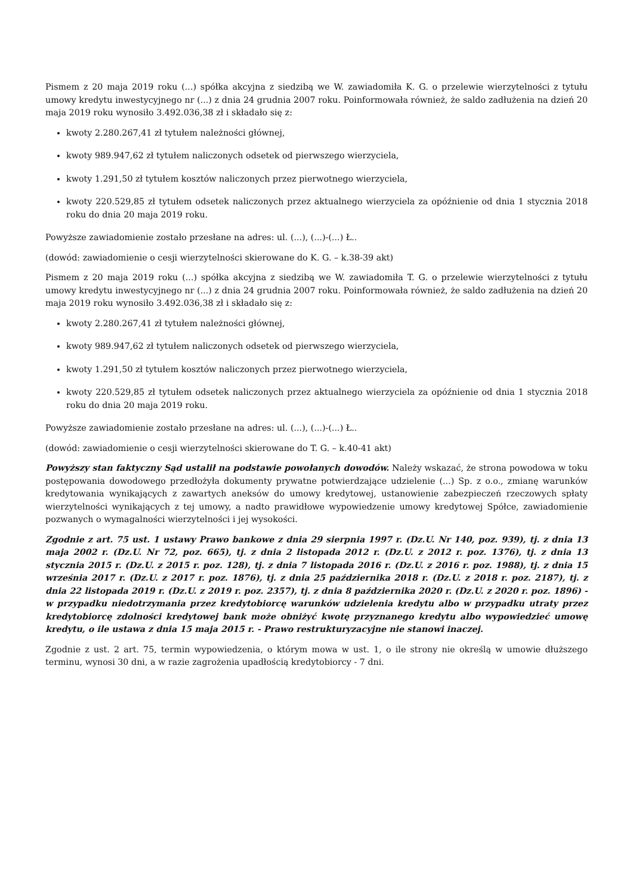Pismem z 20 maja 2019 roku (...) spółka akcyjna z siedzibą we W. zawiadomiła K. G. o przelewie wierzytelności z tytułu umowy kredytu inwestycyjnego nr (...) z dnia 24 grudnia 2007 roku. Poinformowała również, że saldo zadłużenia na dzień 20 maja 2019 roku wynosiło 3.492.036,38 zł i składało się z:
kwoty 2.280.267,41 zł tytułem należności głównej,
kwoty 989.947,62 zł tytułem naliczonych odsetek od pierwszego wierzyciela,
kwoty 1.291,50 zł tytułem kosztów naliczonych przez pierwotnego wierzyciela,
kwoty 220.529,85 zł tytułem odsetek naliczonych przez aktualnego wierzyciela za opóźnienie od dnia 1 stycznia 2018 roku do dnia 20 maja 2019 roku.
Powyższe zawiadomienie zostało przesłane na adres: ul. (...), (...)-(...) Ł..
(dowód: zawiadomienie o cesji wierzytelności skierowane do K. G. – k.38-39 akt)
Pismem z 20 maja 2019 roku (...) spółka akcyjna z siedzibą we W. zawiadomiła T. G. o przelewie wierzytelności z tytułu umowy kredytu inwestycyjnego nr (...) z dnia 24 grudnia 2007 roku. Poinformowała również, że saldo zadłużenia na dzień 20 maja 2019 roku wynosiło 3.492.036,38 zł i składało się z:
kwoty 2.280.267,41 zł tytułem należności głównej,
kwoty 989.947,62 zł tytułem naliczonych odsetek od pierwszego wierzyciela,
kwoty 1.291,50 zł tytułem kosztów naliczonych przez pierwotnego wierzyciela,
kwoty 220.529,85 zł tytułem odsetek naliczonych przez aktualnego wierzyciela za opóźnienie od dnia 1 stycznia 2018 roku do dnia 20 maja 2019 roku.
Powyższe zawiadomienie zostało przesłane na adres: ul. (...), (...)-(...) Ł..
(dowód: zawiadomienie o cesji wierzytelności skierowane do T. G. – k.40-41 akt)
Powyższy stan faktyczny Sąd ustalił na podstawie powołanych dowodów. Należy wskazać, że strona powodowa w toku postępowania dowodowego przedłożyła dokumenty prywatne potwierdzające udzielenie (...) Sp. z o.o., zmianę warunków kredytowania wynikających z zawartych aneksów do umowy kredytowej, ustanowienie zabezpieczeń rzeczowych spłaty wierzytelności wynikających z tej umowy, a nadto prawidłowe wypowiedzenie umowy kredytowej Spółce, zawiadomienie pozwanych o wymagalności wierzytelności i jej wysokości.
Zgodnie z art. 75 ust. 1 ustawy Prawo bankowe z dnia 29 sierpnia 1997 r. (Dz.U. Nr 140, poz. 939), tj. z dnia 13 maja 2002 r. (Dz.U. Nr 72, poz. 665), tj. z dnia 2 listopada 2012 r. (Dz.U. z 2012 r. poz. 1376), tj. z dnia 13 stycznia 2015 r. (Dz.U. z 2015 r. poz. 128), tj. z dnia 7 listopada 2016 r. (Dz.U. z 2016 r. poz. 1988), tj. z dnia 15 września 2017 r. (Dz.U. z 2017 r. poz. 1876), tj. z dnia 25 października 2018 r. (Dz.U. z 2018 r. poz. 2187), tj. z dnia 22 listopada 2019 r. (Dz.U. z 2019 r. poz. 2357), tj. z dnia 8 października 2020 r. (Dz.U. z 2020 r. poz. 1896) - w przypadku niedotrzymania przez kredytobiorcę warunków udzielenia kredytu albo w przypadku utraty przez kredytobiorcę zdolności kredytowej bank może obniżyć kwotę przyznanego kredytu albo wypowiedzieć umowę kredytu, o ile ustawa z dnia 15 maja 2015 r. - Prawo restrukturyzacyjne nie stanowi inaczej.
Zgodnie z ust. 2 art. 75, termin wypowiedzenia, o którym mowa w ust. 1, o ile strony nie określą w umowie dłuższego terminu, wynosi 30 dni, a w razie zagrożenia upadłością kredytobiorcy - 7 dni.